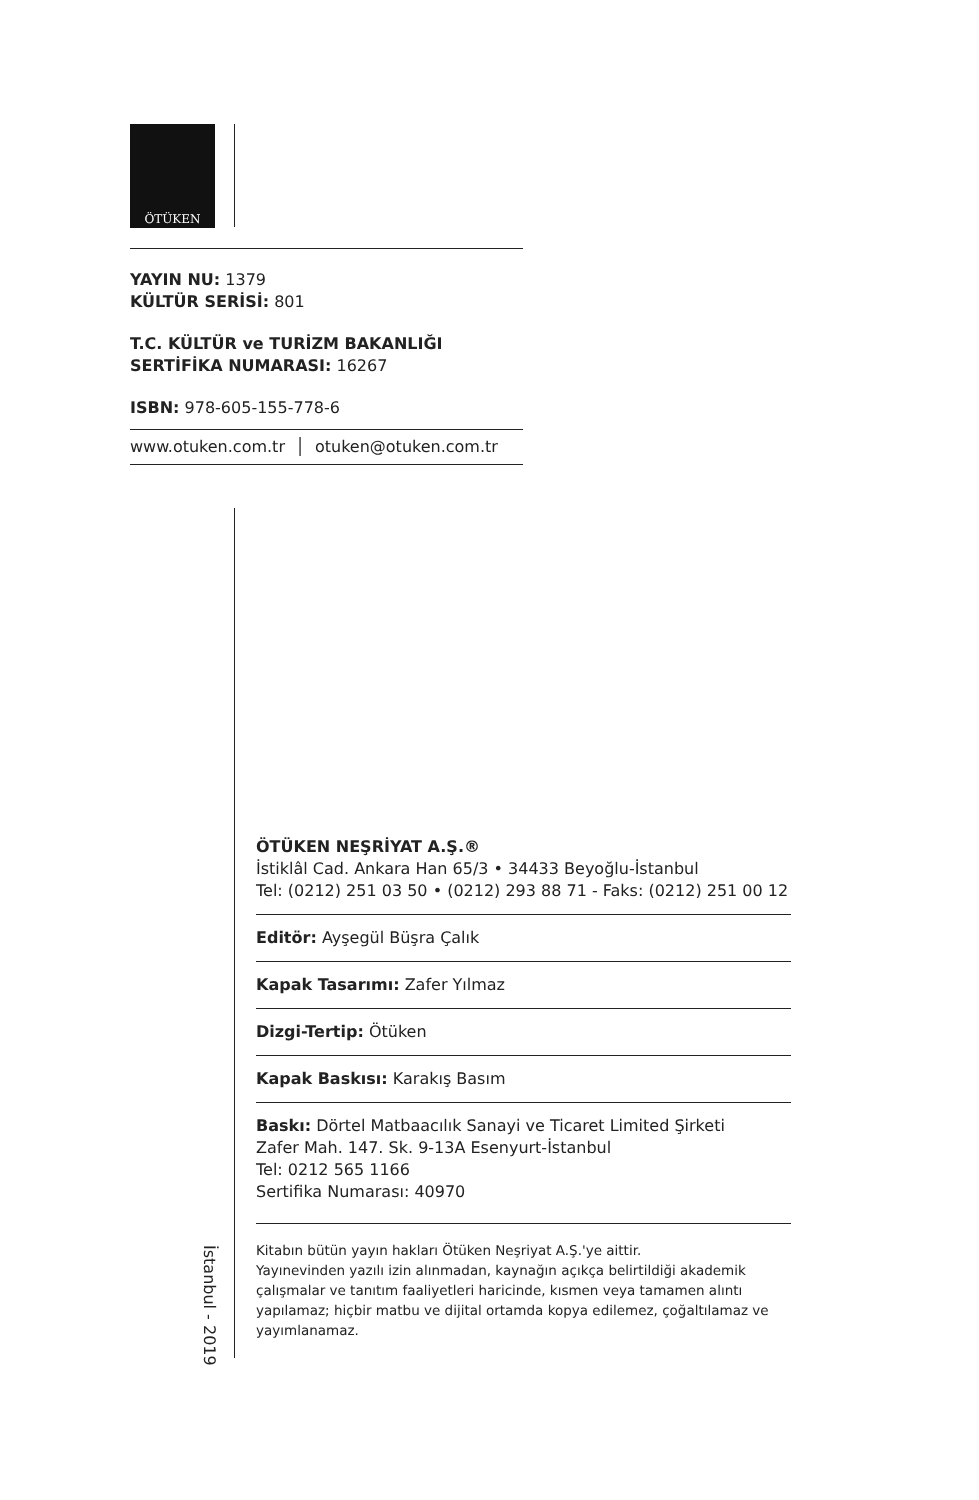ÖTÜKEN
YAYIN NU: 1379
KÜLTÜR SERİSİ: 801
T.C. KÜLTÜR ve TURİZM BAKANLIĞI
SERTİFİKA NUMARASI: 16267
ISBN: 978-605-155-778-6
www.otuken.com.tr │ otuken@otuken.com.tr
İstanbul - 2019
ÖTÜKEN NEŞRİYAT A.Ş.®
İstiklâl Cad. Ankara Han 65/3 • 34433 Beyoğlu-İstanbul
Tel: (0212) 251 03 50 • (0212) 293 88 71 - Faks: (0212) 251 00 12
Editör: Ayşegül Büşra Çalık
Kapak Tasarımı: Zafer Yılmaz
Dizgi-Tertip: Ötüken
Kapak Baskısı: Karakış Basım
Baskı: Dörtel Matbaacılık Sanayi ve Ticaret Limited Şirketi
Zafer Mah. 147. Sk. 9-13A Esenyurt-İstanbul
Tel: 0212 565 1166
Sertifika Numarası: 40970
Kitabın bütün yayın hakları Ötüken Neşriyat A.Ş.'ye aittir.
Yayınevinden yazılı izin alınmadan, kaynağın açıkça belirtildiği akademik çalışmalar ve tanıtım faaliyetleri haricinde, kısmen veya tamamen alıntı yapılamaz; hiçbir matbu ve dijital ortamda kopya edilemez, çoğaltılamaz ve yayımlanamaz.